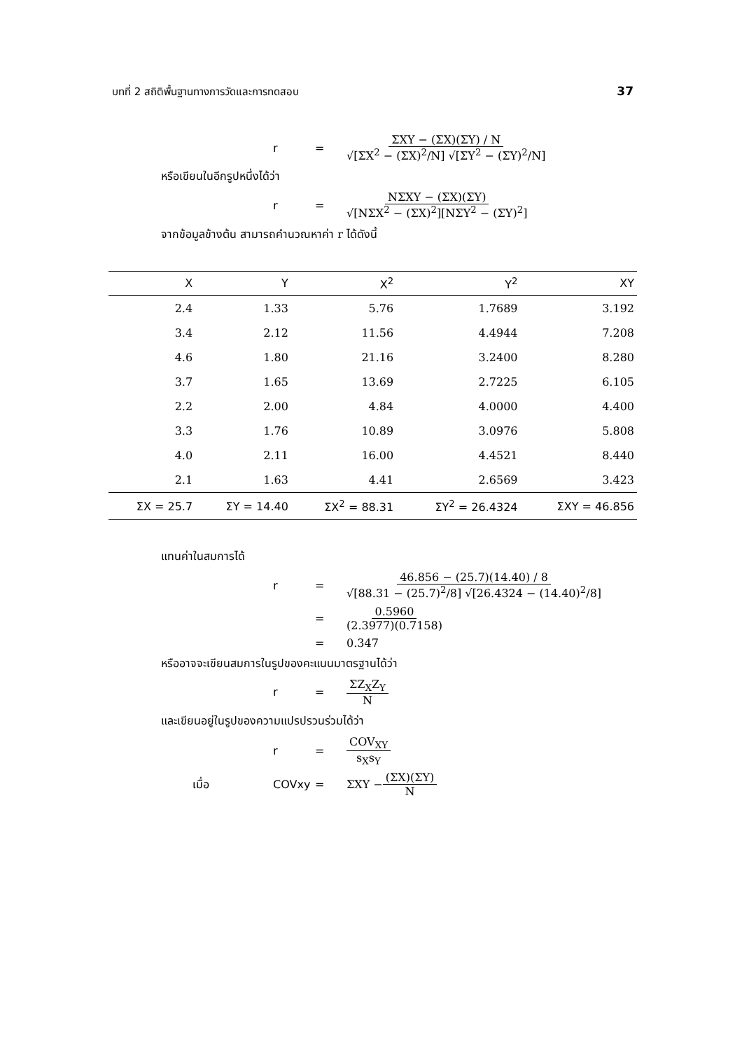บทที่ 2 สถิติพื้นฐานทางการวัดและการทดสอบ 37
r = ΣXY − (ΣX)(ΣY) / N √[ΣX<sup>2</sup> − (ΣX)<sup>2</sup>/N] √[ΣY<sup>2</sup> − (ΣY)<sup>2</sup>/N]
หรือเขียนในอีกรูปหนึ่งได้ว่า
r = NΣXY − (ΣX)(ΣY) √[NΣX<sup>2</sup> − (ΣX)<sup>2</sup>][NΣY<sup>2</sup> − (ΣY)<sup>2</sup>]
จากข้อมูลข้างต้น สามารถคำนวณหาค่า r ได้ดังนี้
| X | Y | X<sup>2</sup> | Y<sup>2</sup> | XY |
| --- | --- | --- | --- | --- |
| 2.4 | 1.33 | 5.76 | 1.7689 | 3.192 |
| 3.4 | 2.12 | 11.56 | 4.4944 | 7.208 |
| 4.6 | 1.80 | 21.16 | 3.2400 | 8.280 |
| 3.7 | 1.65 | 13.69 | 2.7225 | 6.105 |
| 2.2 | 2.00 | 4.84 | 4.0000 | 4.400 |
| 3.3 | 1.76 | 10.89 | 3.0976 | 5.808 |
| 4.0 | 2.11 | 16.00 | 4.4521 | 8.440 |
| 2.1 | 1.63 | 4.41 | 2.6569 | 3.423 |
| ΣX = 25.7 | ΣY = 14.40 | ΣX<sup>2</sup> = 88.31 | ΣY<sup>2</sup> = 26.4324 | ΣXY = 46.856 |
แทนค่าในสมการได้
r = 46.856 − (25.7)(14.40) / 8 √[88.31 − (25.7)<sup>2</sup>/8] √[26.4324 − (14.40)<sup>2</sup>/8]
= 0.5960 (2.3977)(0.7158)
= 0.347
หรืออาจจะเขียนสมการในรูปของคะแนนมาตรฐานได้ว่า
r = ΣZ<sub>X</sub>Z<sub>Y</sub> N
และเขียนอยู่ในรูปของความแปรปรวนร่วมได้ว่า
r = COV<sub>XY</sub> s<sub>X</sub>s<sub>Y</sub>
เมื่อ COVxy = ΣXY − (ΣX)(ΣY) N